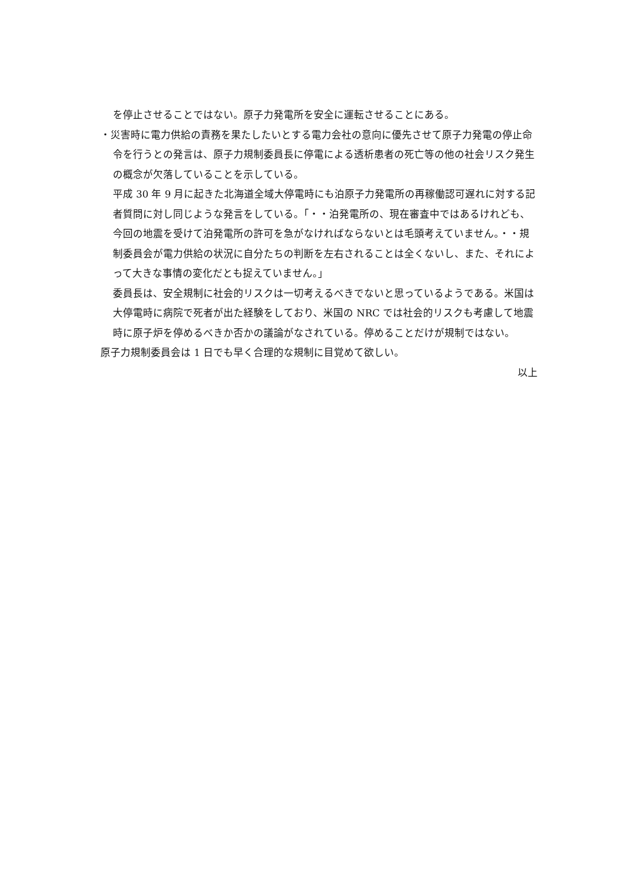を停止させることではない。原子力発電所を安全に運転させることにある。
・災害時に電力供給の責務を果たしたいとする電力会社の意向に優先させて原子力発電の停止命令を行うとの発言は、原子力規制委員長に停電による透析患者の死亡等の他の社会リスク発生の概念が欠落していることを示している。
平成 30 年 9 月に起きた北海道全域大停電時にも泊原子力発電所の再稼働認可遅れに対する記者質問に対し同じような発言をしている。「・・泊発電所の、現在審査中ではあるけれども、今回の地震を受けて泊発電所の許可を急がなければならないとは毛頭考えていません。・・規制委員会が電力供給の状況に自分たちの判断を左右されることは全くないし、また、それによって大きな事情の変化だとも捉えていません。」
委員長は、安全規制に社会的リスクは一切考えるべきでないと思っているようである。米国は大停電時に病院で死者が出た経験をしており、米国の NRC では社会的リスクも考慮して地震時に原子炉を停めるべきか否かの議論がなされている。停めることだけが規制ではない。
原子力規制委員会は 1 日でも早く合理的な規制に目覚めて欲しい。
以上